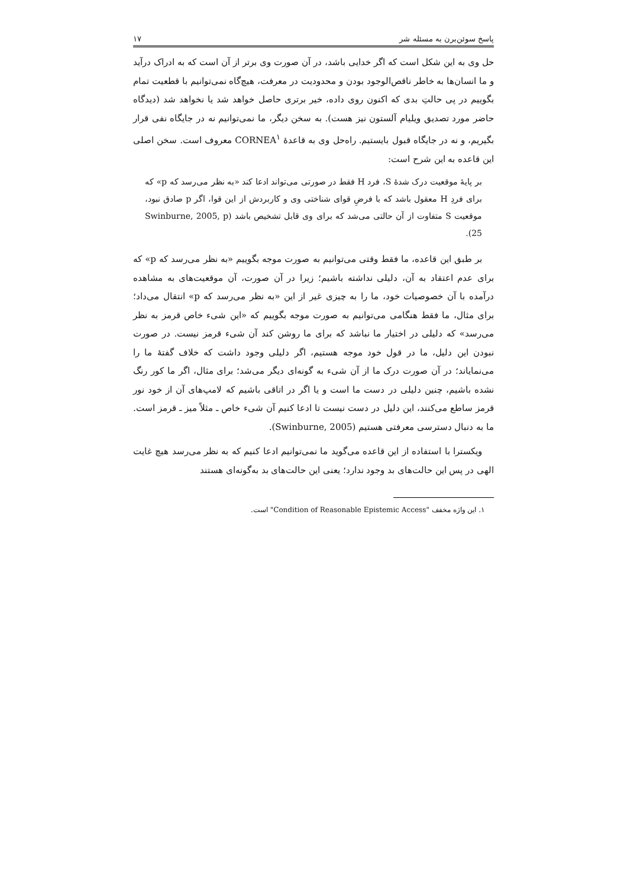پاسخ سوئن‌برن به مسئله شر ۱۷
حل وی به این شکل است که اگر خدایی باشد، در آن صورت وی برتر از آن است که به ادراک درآید و ما انسان‌ها به خاطر ناقص‌الوجود بودن و محدودیت در معرفت، هیچ‌گاه نمی‌توانیم با قطعیت تمام بگوییم در پی حالتِ بدی که اکنون روی داده، خیر برتری حاصل خواهد شد یا نخواهد شد (دیدگاه حاضر مورد تصدیق ویلیام آلستون نیز هست). به سخن دیگر، ما نمی‌توانیم نه در جایگاه نفی قرار بگیریم، و نه در جایگاه قبول بایستیم. راه‌حل وی به قاعدهٔ CORNEA<sup>۱</sup> معروف است. سخن اصلی این قاعده به این شرح است:
بر پایهٔ موقعیت درک شدهٔ S، فرد H فقط در صورتی می‌تواند ادعا کند «به نظر می‌رسد که p» که برای فردِ H معقول باشد که با فرضِ قوای شناختی وی و کاربردش از این قوا، اگر p صادق نبود، موقعیت S متفاوت از آن حالتی می‌شد که برای وی قابل تشخیص باشد (Swinburne, 2005, p 25).
بر طبق این قاعده، ما فقط وقتی می‌توانیم به صورت موجه بگوییم «به نظر می‌رسد که p» که برای عدم اعتقاد به آن، دلیلی نداشته باشیم؛ زیرا در آن صورت، آن موقعیت‌های به مشاهده درآمده با آن خصوصیات خود، ما را به چیزی غیر از این «به نظر می‌رسد که p» انتقال می‌داد؛ برای مثال، ما فقط هنگامی می‌توانیم به صورت موجه بگوییم که «این شیء خاص قرمز به نظر می‌رسد» که دلیلی در اختیار ما نباشد که برای ما روشن کند آن شیء قرمز نیست. در صورت نبودن این دلیل، ما در قول خود موجه هستیم، اگر دلیلی وجود داشت که خلاف گفتهٔ ما را می‌نمایاند؛ در آن صورت درک ما از آن شیء به گونه‌ای دیگر می‌شد؛ برای مثال، اگر ما کور رنگ نشده باشیم، چنین دلیلی در دست ما است و یا اگر در اتاقی باشیم که لامپ‌های آن از خود نور قرمز ساطع می‌کنند، این دلیل در دست نیست تا ادعا کنیم آن شیء خاص ـ مثلاً میز ـ قرمز است. ما به دنبال دسترسی معرفتی هستیم (Swinburne, 2005).
ویکسترا با استفاده از این قاعده می‌گوید ما نمی‌توانیم ادعا کنیم که به نظر می‌رسد هیچ غایت الهی در پس این حالت‌های بد وجود ندارد؛ یعنی این حالت‌های بد به‌گونه‌ای هستند
۱. این واژه مخفف "Condition of Reasonable Epistemic Access" است.